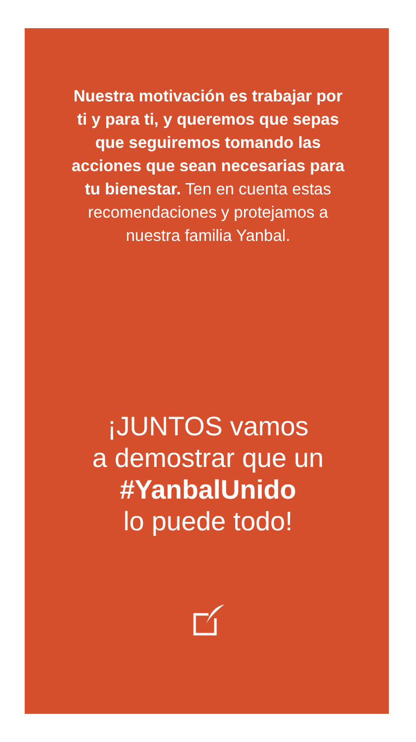Nuestra motivación es trabajar por ti y para ti, y queremos que sepas que seguiremos tomando las acciones que sean necesarias para tu bienestar. Ten en cuenta estas recomendaciones y protejamos a nuestra familia Yanbal.
¡JUNTOS vamos
a demostrar que un
#YanbalUnido
lo puede todo!